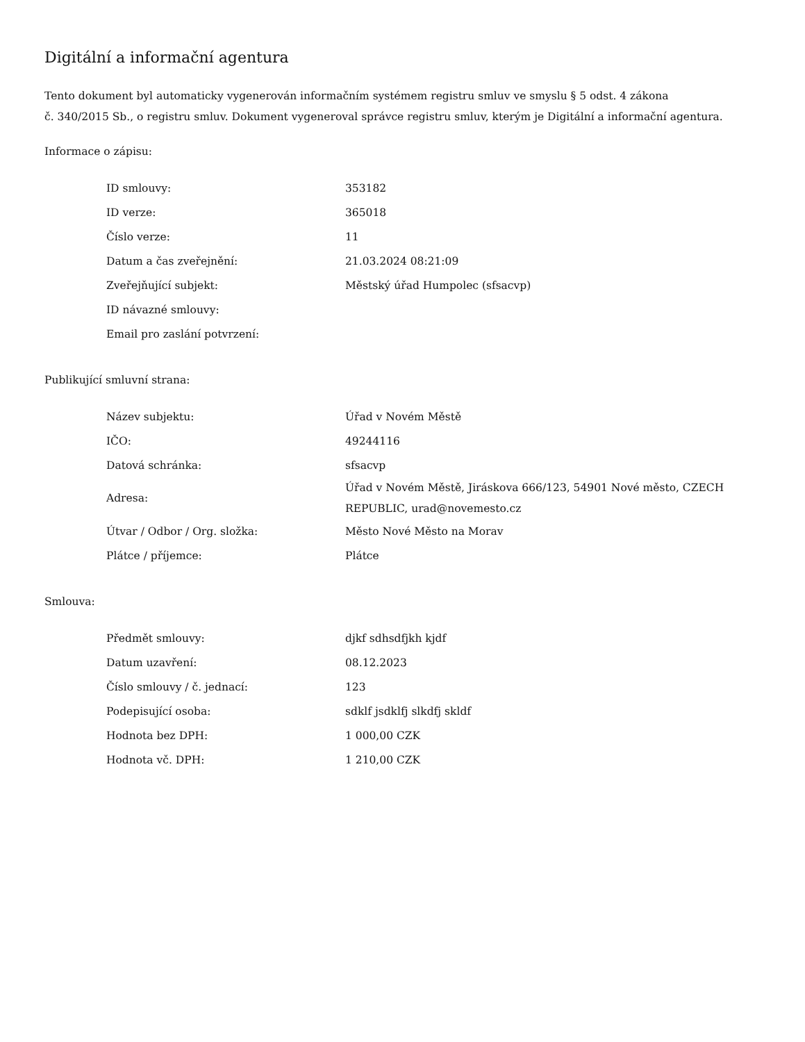Digitální a informační agentura
Tento dokument byl automaticky vygenerován informačním systémem registru smluv ve smyslu § 5 odst. 4 zákona
č. 340/2015 Sb., o registru smluv. Dokument vygeneroval správce registru smluv, kterým je Digitální a informační agentura.
Informace o zápisu:
| ID smlouvy: | 353182 |
| ID verze: | 365018 |
| Číslo verze: | 11 |
| Datum a čas zveřejnění: | 21.03.2024 08:21:09 |
| Zveřejňující subjekt: | Městský úřad Humpolec (sfsacvp) |
| ID návazné smlouvy: | |
| Email pro zaslání potvrzení: | |
Publikující smluvní strana:
| Název subjektu: | Úřad v Novém Městě |
| IČO: | 49244116 |
| Datová schránka: | sfsacvp |
| Adresa: | Úřad v Novém Městě, Jiráskova 666/123, 54901 Nové město, CZECH REPUBLIC, urad@novemesto.cz |
| Útvar / Odbor / Org. složka: | Město Nové Město na Morav |
| Plátce / příjemce: | Plátce |
Smlouva:
| Předmět smlouvy: | djkf sdhsdfjkh kjdf |
| Datum uzavření: | 08.12.2023 |
| Číslo smlouvy / č. jednací: | 123 |
| Podepisující osoba: | sdklf jsdklfj slkdfj skldf |
| Hodnota bez DPH: | 1 000,00 CZK |
| Hodnota vč. DPH: | 1 210,00 CZK |